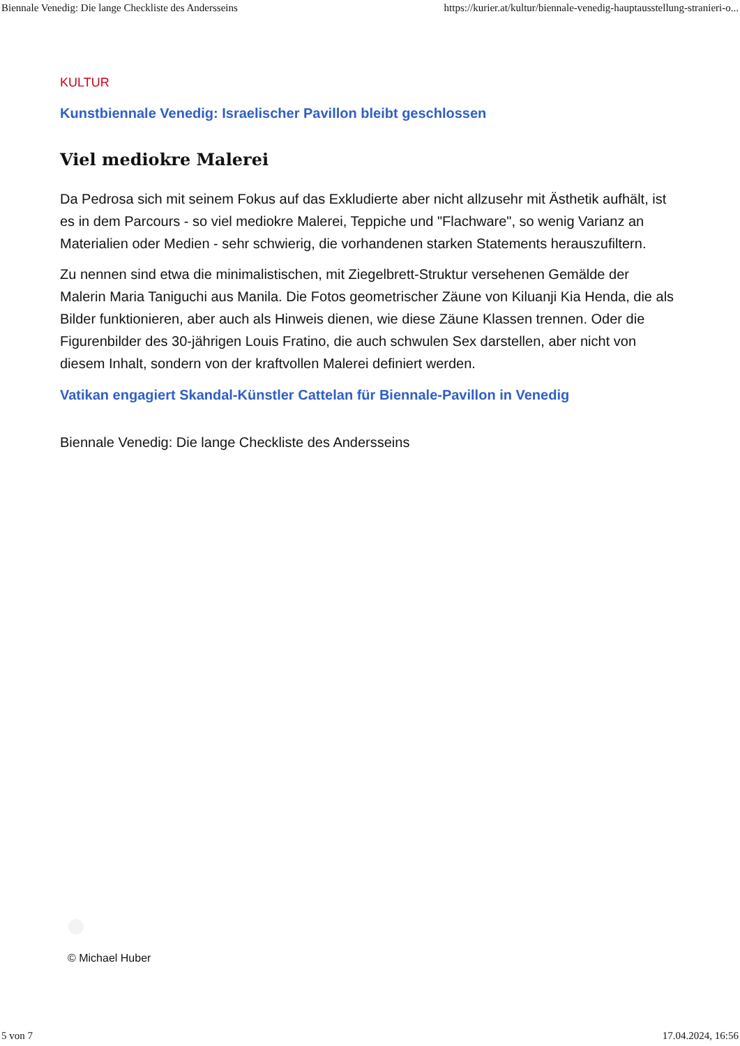Biennale Venedig: Die lange Checkliste des Andersseins https://kurier.at/kultur/biennale-venedig-hauptausstellung-stranieri-o...
KULTUR
Kunstbiennale Venedig: Israelischer Pavillon bleibt geschlossen
Viel mediokre Malerei
Da Pedrosa sich mit seinem Fokus auf das Exkludierte aber nicht allzusehr mit Ästhetik aufhält, ist es in dem Parcours - so viel mediokre Malerei, Teppiche und "Flachware", so wenig Varianz an Materialien oder Medien - sehr schwierig, die vorhandenen starken Statements herauszufiltern.
Zu nennen sind etwa die minimalistischen, mit Ziegelbrett-Struktur versehenen Gemälde der Malerin Maria Taniguchi aus Manila. Die Fotos geometrischer Zäune von Kiluanji Kia Henda, die als Bilder funktionieren, aber auch als Hinweis dienen, wie diese Zäune Klassen trennen. Oder die Figurenbilder des 30-jährigen Louis Fratino, die auch schwulen Sex darstellen, aber nicht von diesem Inhalt, sondern von der kraftvollen Malerei definiert werden.
Vatikan engagiert Skandal-Künstler Cattelan für Biennale-Pavillon in Venedig
Biennale Venedig: Die lange Checkliste des Andersseins
© Michael Huber
5 von 7 17.04.2024, 16:56